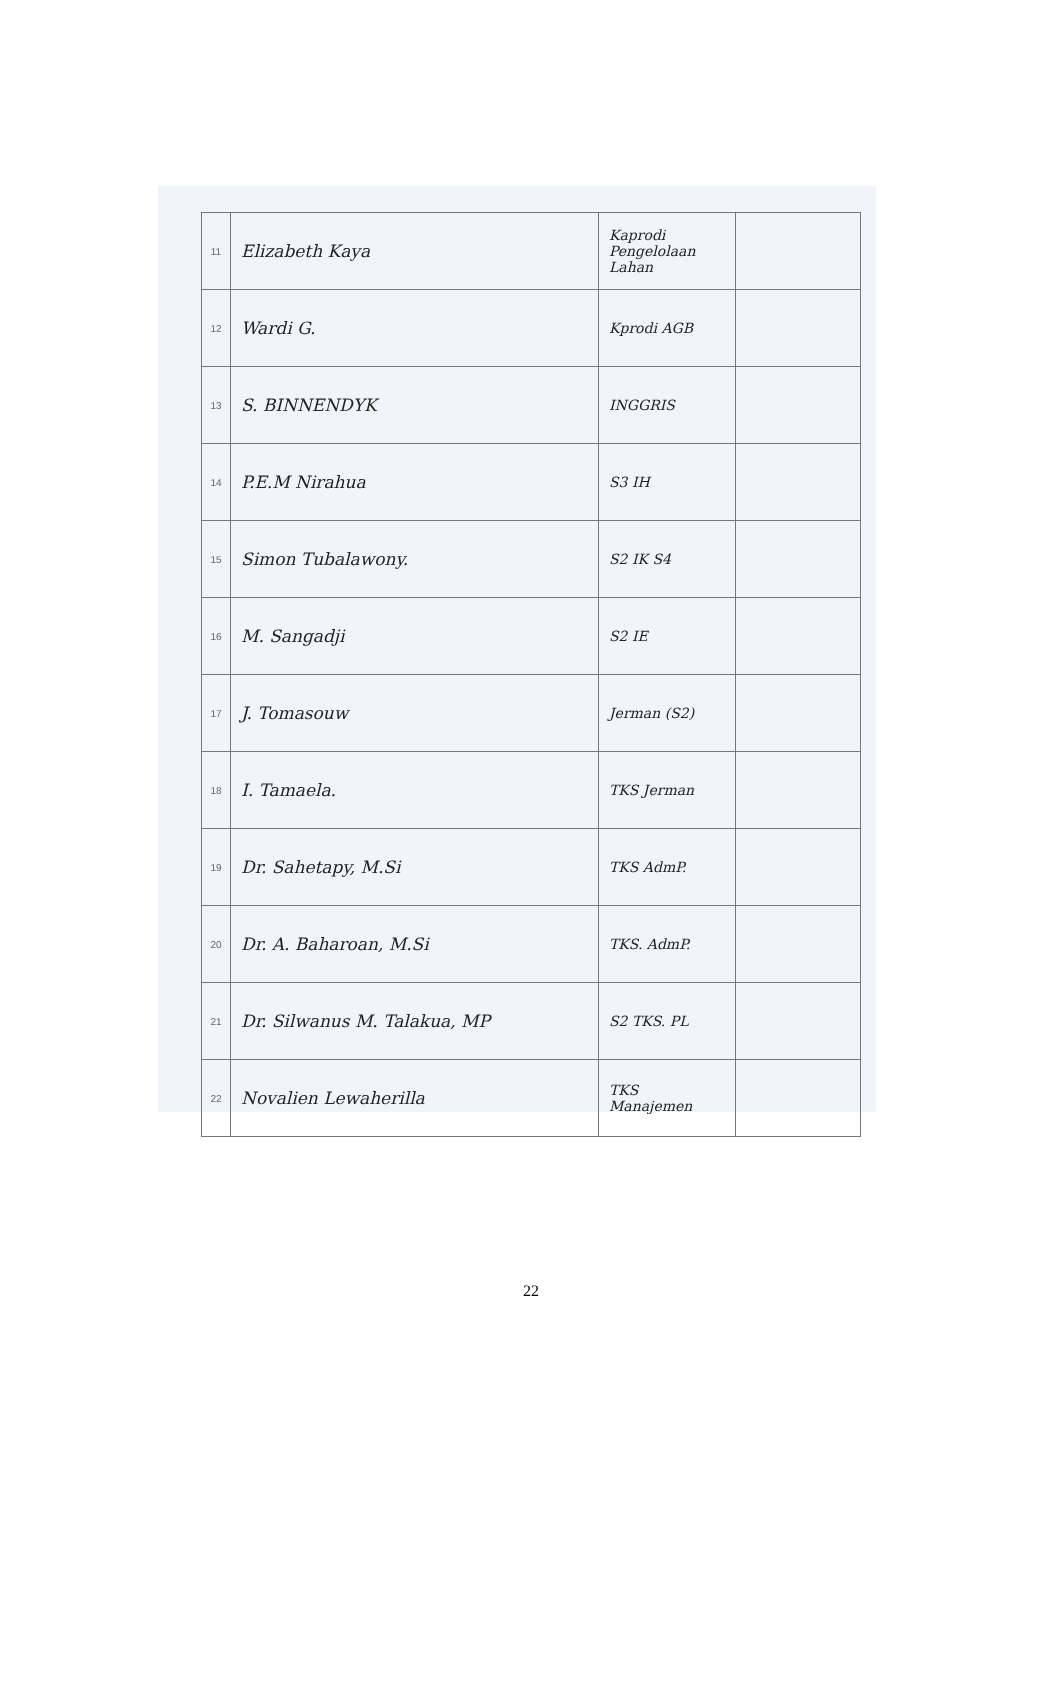| 11 | Elizabeth Kaya | Kaprodi Pengelolaan Lahan | |
| 12 | Wardi G. | Kprodi AGB | |
| 13 | S. BINNENDYK | INGGRIS | |
| 14 | P.E.M Nirahua | S3 IH | |
| 15 | Simon Tubalawony. | S2 IK S4 | |
| 16 | M. Sangadji | S2 IE | |
| 17 | J. Tomasouw | Jerman (S2) | |
| 18 | I. Tamaela. | TKS Jerman | |
| 19 | Dr. Sahetapy, M.Si | TKS AdmP. | |
| 20 | Dr. A. Baharoan, M.Si | TKS. AdmP. | |
| 21 | Dr. Silwanus M. Talakua, MP | S2 TKS. PL | |
| 22 | Novalien Lewaherilla | TKS Manajemen | |
22